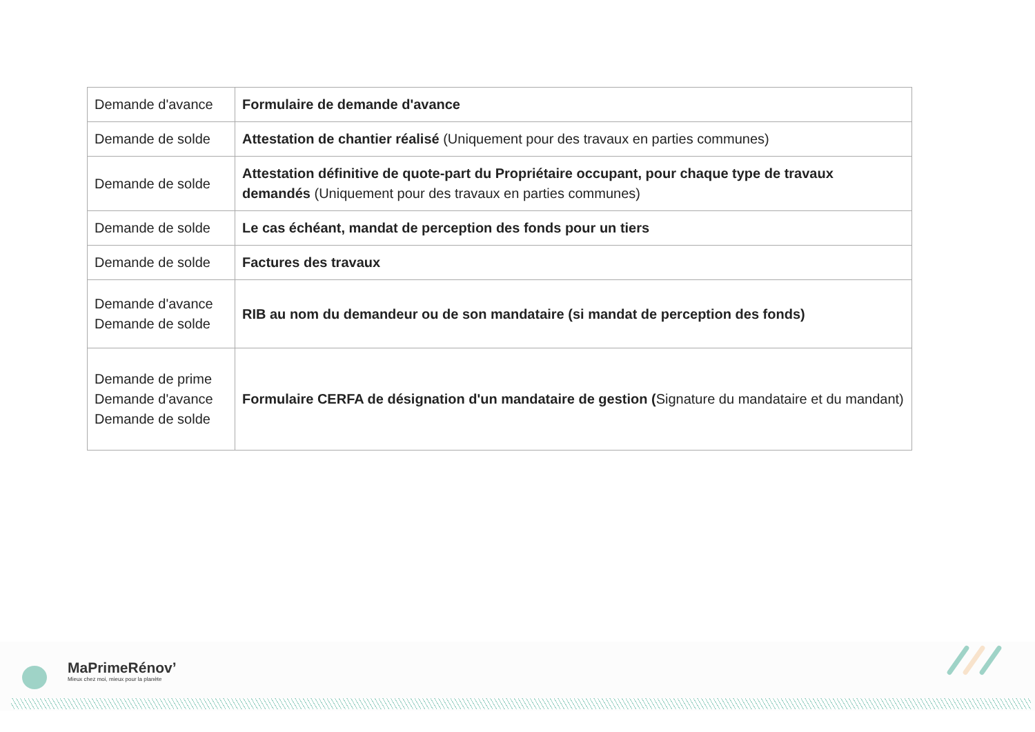| Demande d'avance | Formulaire de demande d'avance |
| Demande de solde | Attestation de chantier réalisé (Uniquement pour des travaux en parties communes) |
| Demande de solde | Attestation définitive de quote-part du Propriétaire occupant, pour chaque type de travaux demandés (Uniquement pour des travaux en parties communes) |
| Demande de solde | Le cas échéant, mandat de perception des fonds pour un tiers |
| Demande de solde | Factures des travaux |
| Demande d'avance Demande de solde | RIB au nom du demandeur ou de son mandataire (si mandat de perception des fonds) |
| Demande de prime Demande d'avance Demande de solde | Formulaire CERFA de désignation d'un mandataire de gestion ( Signature du mandataire et du mandant) |
MaPrimeRénov’
Mieux chez moi, mieux pour la planète